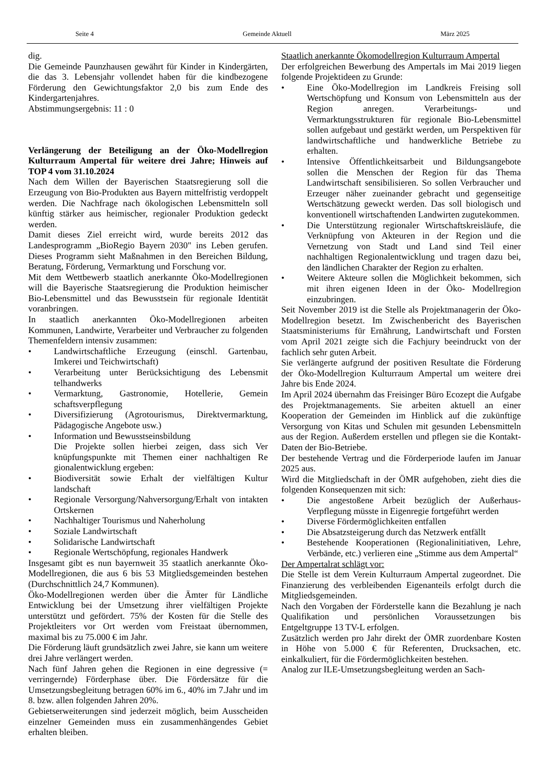Seite 4 Gemeinde Aktuell März 2025
dig.
Die Gemeinde Paunzhausen gewährt für Kinder in Kindergärten, die das 3. Lebensjahr vollendet haben für die kindbezogene Förderung den Gewichtungsfaktor 2,0 bis zum Ende des Kindergartenjahres.
Abstimmungsergebnis: 11 : 0
Verlängerung der Beteiligung an der Öko-Modellregion Kulturraum Ampertal für weitere drei Jahre; Hinweis auf TOP 4 vom 31.10.2024
Nach dem Willen der Bayerischen Staatsregierung soll die Erzeugung von Bio-Produkten aus Bayern mittelfristig verdoppelt werden. Die Nachfrage nach ökologischen Lebensmitteln soll künftig stärker aus heimischer, regionaler Produktion gedeckt werden.
Damit dieses Ziel erreicht wird, wurde bereits 2012 das Landesprogramm „BioRegio Bayern 2030" ins Leben gerufen. Dieses Programm sieht Maßnahmen in den Bereichen Bildung, Beratung, Förderung, Vermarktung und Forschung vor.
Mit dem Wettbewerb staatlich anerkannte Öko-Modellregionen will die Bayerische Staatsregierung die Produktion heimischer Bio-Lebensmittel und das Bewusstsein für regionale Identität voranbringen.
In staatlich anerkannten Öko-Modellregionen arbeiten Kommunen, Landwirte, Verarbeiter und Verbraucher zu folgenden Themenfeldern intensiv zusammen:
• Landwirtschaftliche Erzeugung (einschl. Gartenbau, Imkerei und Teichwirtschaft)
• Verarbeitung unter Berücksichtigung des Lebensmit telhandwerks
• Vermarktung, Gastronomie, Hotellerie, Gemein schaftsverpflegung
• Diversifizierung (Agrotourismus, Direktvermarktung, Pädagogische Angebote usw.)
• Information und Bewusstseinsbildung
Die Projekte sollen hierbei zeigen, dass sich Ver knüpfungspunkte mit Themen einer nachhaltigen Re gionalentwicklung ergeben:
• Biodiversität sowie Erhalt der vielfältigen Kultur landschaft
• Regionale Versorgung/Nahversorgung/Erhalt von intakten Ortskernen
• Nachhaltiger Tourismus und Naherholung
• Soziale Landwirtschaft
• Solidarische Landwirtschaft
• Regionale Wertschöpfung, regionales Handwerk
Insgesamt gibt es nun bayernweit 35 staatlich anerkannte Öko-Modellregionen, die aus 6 bis 53 Mitgliedsgemeinden bestehen (Durchschnittlich 24,7 Kommunen).
Öko-Modellregionen werden über die Ämter für Ländliche Entwicklung bei der Umsetzung ihrer vielfältigen Projekte unterstützt und gefördert. 75% der Kosten für die Stelle des Projektleiters vor Ort werden vom Freistaat übernommen, maximal bis zu 75.000 € im Jahr.
Die Förderung läuft grundsätzlich zwei Jahre, sie kann um weitere drei Jahre verlängert werden.
Nach fünf Jahren gehen die Regionen in eine degressive (= verringernde) Förderphase über. Die Fördersätze für die Umsetzungsbegleitung betragen 60% im 6., 40% im 7.Jahr und im 8. bzw. allen folgenden Jahren 20%.
Gebietserweiterungen sind jederzeit möglich, beim Ausscheiden einzelner Gemeinden muss ein zusammenhängendes Gebiet erhalten bleiben.
Staatlich anerkannte Ökomodellregion Kulturraum Ampertal
Der erfolgreichen Bewerbung des Ampertals im Mai 2019 liegen folgende Projektideen zu Grunde:
• Eine Öko-Modellregion im Landkreis Freising soll Wertschöpfung und Konsum von Lebensmitteln aus der Region anregen. Verarbeitungs- und Vermarktungsstrukturen für regionale Bio-Lebensmittel sollen aufgebaut und gestärkt werden, um Perspektiven für landwirtschaftliche und handwerkliche Betriebe zu erhalten.
• Intensive Öffentlichkeitsarbeit und Bildungsangebote sollen die Menschen der Region für das Thema Landwirtschaft sensibilisieren. So sollen Verbraucher und Erzeuger näher zueinander gebracht und gegenseitige Wertschätzung geweckt werden. Das soll biologisch und konventionell wirtschaftenden Landwirten zugutekommen.
• Die Unterstützung regionaler Wirtschaftskreisläufe, die Verknüpfung von Akteuren in der Region und die Vernetzung von Stadt und Land sind Teil einer nachhaltigen Regionalentwicklung und tragen dazu bei, den ländlichen Charakter der Region zu erhalten.
• Weitere Akteure sollen die Möglichkeit bekommen, sich mit ihren eigenen Ideen in der Öko- Modellregion einzubringen.
Seit November 2019 ist die Stelle als Projektmanagerin der Öko-Modellregion besetzt. Im Zwischenbericht des Bayerischen Staatsministeriums für Ernährung, Landwirtschaft und Forsten vom April 2021 zeigte sich die Fachjury beeindruckt von der fachlich sehr guten Arbeit.
Sie verlängerte aufgrund der positiven Resultate die Förderung der Öko-Modellregion Kulturraum Ampertal um weitere drei Jahre bis Ende 2024.
Im April 2024 übernahm das Freisinger Büro Ecozept die Aufgabe des Projektmanagements. Sie arbeiten aktuell an einer Kooperation der Gemeinden im Hinblick auf die zukünftige Versorgung von Kitas und Schulen mit gesunden Lebensmitteln aus der Region. Außerdem erstellen und pflegen sie die Kontakt-Daten der Bio-Betriebe.
Der bestehende Vertrag und die Förderperiode laufen im Januar 2025 aus.
Wird die Mitgliedschaft in der ÖMR aufgehoben, zieht dies die folgenden Konsequenzen mit sich:
• Die angestoßene Arbeit bezüglich der Außerhaus-Verpflegung müsste in Eigenregie fortgeführt werden
• Diverse Fördermöglichkeiten entfallen
• Die Absatzsteigerung durch das Netzwerk entfällt
• Bestehende Kooperationen (Regionalinitiativen, Lehre, Verbände, etc.) verlieren eine „Stimme aus dem Ampertal“
Der Ampertalrat schlägt vor:
Die Stelle ist dem Verein Kulturraum Ampertal zugeordnet. Die Finanzierung des verbleibenden Eigenanteils erfolgt durch die Mitgliedsgemeinden.
Nach den Vorgaben der Förderstelle kann die Bezahlung je nach Qualifikation und persönlichen Voraussetzungen bis Entgeltgruppe 13 TV-L erfolgen.
Zusätzlich werden pro Jahr direkt der ÖMR zuordenbare Kosten in Höhe von 5.000 € für Referenten, Drucksachen, etc. einkalkuliert, für die Fördermöglichkeiten bestehen.
Analog zur ILE-Umsetzungsbegleitung werden an Sach-